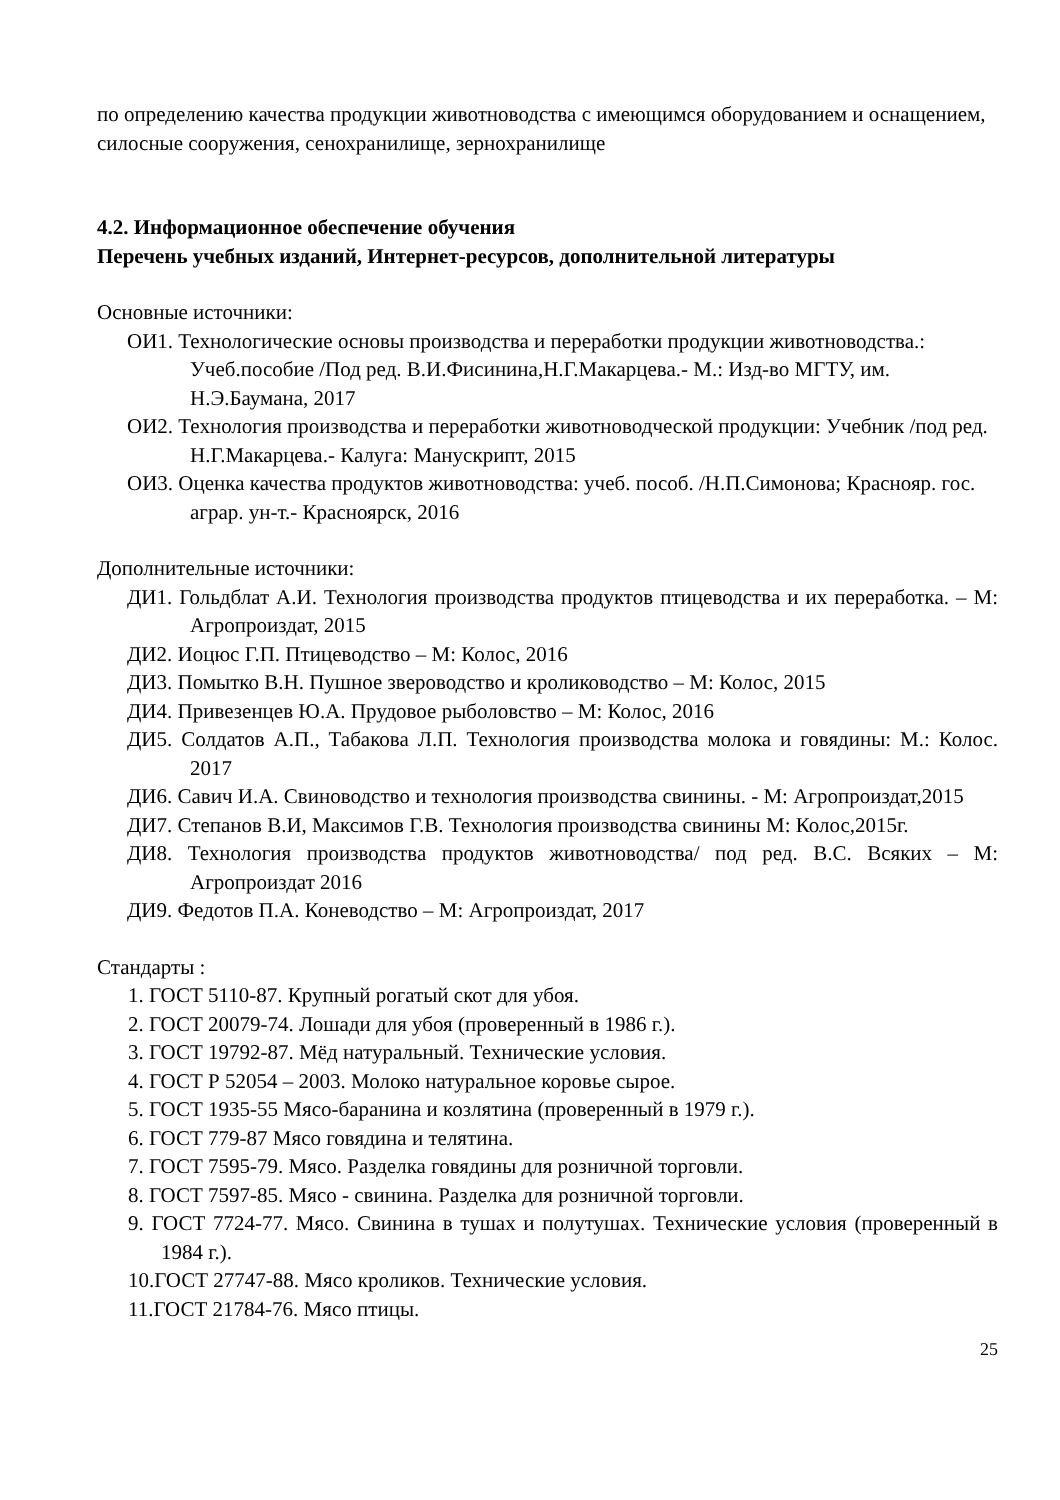по определению качества продукции животноводства с имеющимся оборудованием и оснащением, силосные сооружения, сенохранилище, зернохранилище
4.2. Информационное обеспечение обучения
Перечень учебных изданий, Интернет-ресурсов, дополнительной литературы
Основные источники:
ОИ1. Технологические основы производства и переработки продукции животноводства.: Учеб.пособие /Под ред. В.И.Фисинина,Н.Г.Макарцева.- М.: Изд-во МГТУ, им. Н.Э.Баумана, 2017
ОИ2. Технология производства и переработки животноводческой продукции: Учебник /под ред. Н.Г.Макарцева.- Калуга: Манускрипт, 2015
ОИ3. Оценка качества продуктов животноводства: учеб. пособ. /Н.П.Симонова; Краснояр. гос. аграр. ун-т.- Красноярск, 2016
Дополнительные источники:
ДИ1. Гольдблат А.И. Технология производства продуктов птицеводства и их переработка. – М: Агропроиздат, 2015
ДИ2. Иоцюс Г.П. Птицеводство – М: Колос, 2016
ДИ3. Помытко В.Н. Пушное звероводство и кролиководство – М: Колос, 2015
ДИ4. Привезенцев Ю.А. Прудовое рыболовство – М: Колос, 2016
ДИ5. Солдатов А.П., Табакова Л.П. Технология производства молока и говядины: М.: Колос. 2017
ДИ6. Савич И.А. Свиноводство и технология производства свинины. - М: Агропроиздат,2015
ДИ7. Степанов В.И, Максимов Г.В. Технология производства свинины М: Колос,2015г.
ДИ8. Технология производства продуктов животноводства/ под ред. В.С. Всяких – М: Агропроиздат 2016
ДИ9. Федотов П.А. Коневодство – М: Агропроиздат, 2017
Стандарты :
1. ГОСТ 5110-87. Крупный рогатый скот для убоя.
2. ГОСТ 20079-74. Лошади для убоя (проверенный в 1986 г.).
3. ГОСТ 19792-87. Мёд натуральный. Технические условия.
4. ГОСТ Р 52054 – 2003. Молоко натуральное коровье сырое.
5. ГОСТ 1935-55 Мясо-баранина и козлятина (проверенный в 1979 г.).
6. ГОСТ 779-87 Мясо говядина и телятина.
7. ГОСТ 7595-79. Мясо. Разделка говядины для розничной торговли.
8. ГОСТ 7597-85. Мясо - свинина. Разделка для розничной торговли.
9. ГОСТ 7724-77. Мясо. Свинина в тушах и полутушах. Технические условия (проверенный в 1984 г.).
10.ГОСТ 27747-88. Мясо кроликов. Технические условия.
11.ГОСТ 21784-76. Мясо птицы.
25